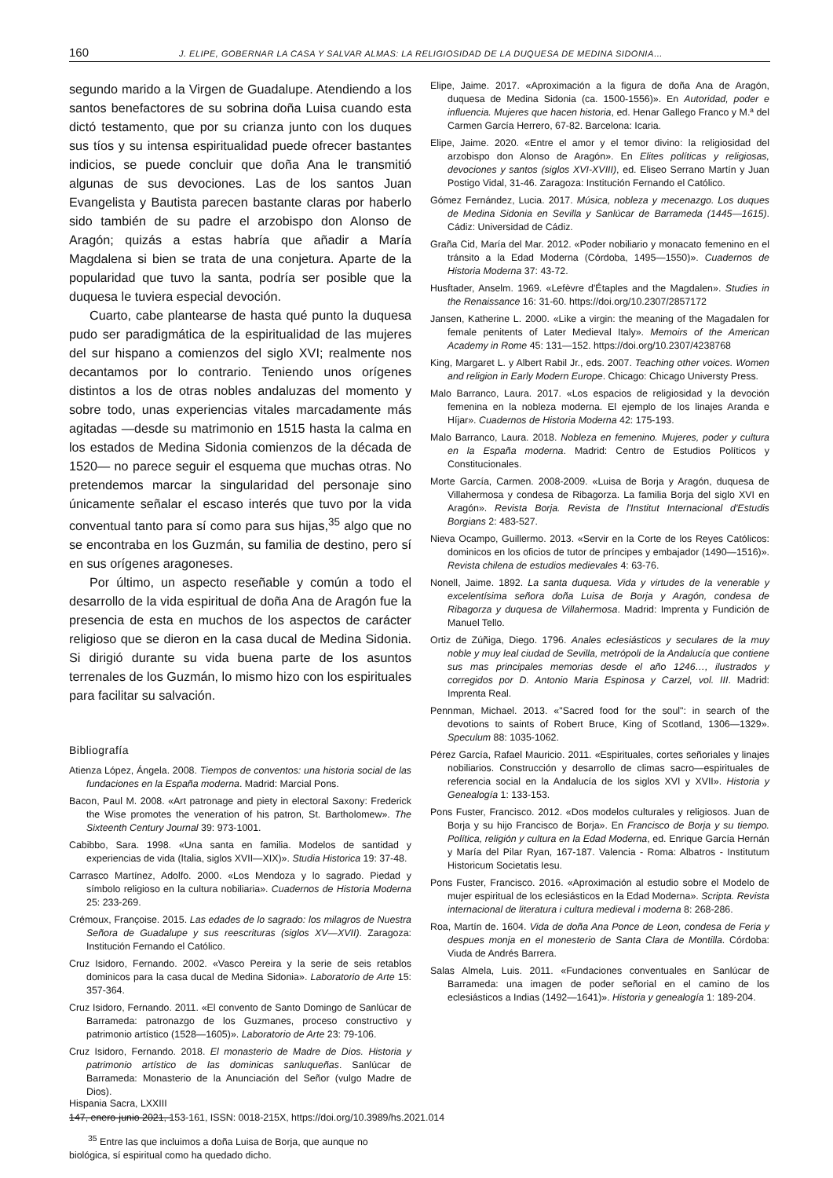160 J. ELIPE, GOBERNAR LA CASA Y SALVAR ALMAS: LA RELIGIOSIDAD DE LA DUQUESA DE MEDINA SIDONIA…
segundo marido a la Virgen de Guadalupe. Atendiendo a los santos benefactores de su sobrina doña Luisa cuando esta dictó testamento, que por su crianza junto con los duques sus tíos y su intensa espiritualidad puede ofrecer bastantes indicios, se puede concluir que doña Ana le transmitió algunas de sus devociones. Las de los santos Juan Evangelista y Bautista parecen bastante claras por haberlo sido también de su padre el arzobispo don Alonso de Aragón; quizás a estas habría que añadir a María Magdalena si bien se trata de una conjetura. Aparte de la popularidad que tuvo la santa, podría ser posible que la duquesa le tuviera especial devoción.
Cuarto, cabe plantearse de hasta qué punto la duquesa pudo ser paradigmática de la espiritualidad de las mujeres del sur hispano a comienzos del siglo XVI; realmente nos decantamos por lo contrario. Teniendo unos orígenes distintos a los de otras nobles andaluzas del momento y sobre todo, unas experiencias vitales marcadamente más agitadas —desde su matrimonio en 1515 hasta la calma en los estados de Medina Sidonia comienzos de la década de 1520— no parece seguir el esquema que muchas otras. No pretendemos marcar la singularidad del personaje sino únicamente señalar el escaso interés que tuvo por la vida conventual tanto para sí como para sus hijas,<sup>35</sup> algo que no se encontraba en los Guzmán, su familia de destino, pero sí en sus orígenes aragoneses.
Por último, un aspecto reseñable y común a todo el desarrollo de la vida espiritual de doña Ana de Aragón fue la presencia de esta en muchos de los aspectos de carácter religioso que se dieron en la casa ducal de Medina Sidonia. Si dirigió durante su vida buena parte de los asuntos terrenales de los Guzmán, lo mismo hizo con los espirituales para facilitar su salvación.
Bibliografía
Atienza López, Ángela. 2008. Tiempos de conventos: una historia social de las fundaciones en la España moderna. Madrid: Marcial Pons.
Bacon, Paul M. 2008. «Art patronage and piety in electoral Saxony: Frederick the Wise promotes the veneration of his patron, St. Bartholomew». The Sixteenth Century Journal 39: 973-1001.
Cabibbo, Sara. 1998. «Una santa en familia. Modelos de santidad y experiencias de vida (Italia, siglos XVII—XIX)». Studia Historica 19: 37-48.
Carrasco Martínez, Adolfo. 2000. «Los Mendoza y lo sagrado. Piedad y símbolo religioso en la cultura nobiliaria». Cuadernos de Historia Moderna 25: 233-269.
Crémoux, Françoise. 2015. Las edades de lo sagrado: los milagros de Nuestra Señora de Guadalupe y sus reescrituras (siglos XV—XVII). Zaragoza: Institución Fernando el Católico.
Cruz Isidoro, Fernando. 2002. «Vasco Pereira y la serie de seis retablos dominicos para la casa ducal de Medina Sidonia». Laboratorio de Arte 15: 357-364.
Cruz Isidoro, Fernando. 2011. «El convento de Santo Domingo de Sanlúcar de Barrameda: patronazgo de los Guzmanes, proceso constructivo y patrimonio artístico (1528—1605)». Laboratorio de Arte 23: 79-106.
Cruz Isidoro, Fernando. 2018. El monasterio de Madre de Dios. Historia y patrimonio artístico de las dominicas sanluqueñas. Sanlúcar de Barrameda: Monasterio de la Anunciación del Señor (vulgo Madre de Dios).
<sup>35</sup> Entre las que incluimos a doña Luisa de Borja, que aunque no biológica, sí espiritual como ha quedado dicho.
Elipe, Jaime. 2017. «Aproximación a la figura de doña Ana de Aragón, duquesa de Medina Sidonia (ca. 1500-1556)». En Autoridad, poder e influencia. Mujeres que hacen historia, ed. Henar Gallego Franco y M.ª del Carmen García Herrero, 67-82. Barcelona: Icaria.
Elipe, Jaime. 2020. «Entre el amor y el temor divino: la religiosidad del arzobispo don Alonso de Aragón». En Elites políticas y religiosas, devociones y santos (siglos XVI-XVIII), ed. Eliseo Serrano Martín y Juan Postigo Vidal, 31-46. Zaragoza: Institución Fernando el Católico.
Gómez Fernández, Lucia. 2017. Música, nobleza y mecenazgo. Los duques de Medina Sidonia en Sevilla y Sanlúcar de Barrameda (1445—1615). Cádiz: Universidad de Cádiz.
Graña Cid, María del Mar. 2012. «Poder nobiliario y monacato femenino en el tránsito a la Edad Moderna (Córdoba, 1495—1550)». Cuadernos de Historia Moderna 37: 43-72.
Husftader, Anselm. 1969. «Lefèvre d'Étaples and the Magdalen». Studies in the Renaissance 16: 31-60. https://doi.org/10.2307/2857172
Jansen, Katherine L. 2000. «Like a virgin: the meaning of the Magadalen for female penitents of Later Medieval Italy». Memoirs of the American Academy in Rome 45: 131—152. https://doi.org/10.2307/4238768
King, Margaret L. y Albert Rabil Jr., eds. 2007. Teaching other voices. Women and religion in Early Modern Europe. Chicago: Chicago Universty Press.
Malo Barranco, Laura. 2017. «Los espacios de religiosidad y la devoción femenina en la nobleza moderna. El ejemplo de los linajes Aranda e Híjar». Cuadernos de Historia Moderna 42: 175-193.
Malo Barranco, Laura. 2018. Nobleza en femenino. Mujeres, poder y cultura en la España moderna. Madrid: Centro de Estudios Políticos y Constitucionales.
Morte García, Carmen. 2008-2009. «Luisa de Borja y Aragón, duquesa de Villahermosa y condesa de Ribagorza. La familia Borja del siglo XVI en Aragón». Revista Borja. Revista de l'Institut Internacional d'Estudis Borgians 2: 483-527.
Nieva Ocampo, Guillermo. 2013. «Servir en la Corte de los Reyes Católicos: dominicos en los oficios de tutor de príncipes y embajador (1490—1516)». Revista chilena de estudios medievales 4: 63-76.
Nonell, Jaime. 1892. La santa duquesa. Vida y virtudes de la venerable y excelentísima señora doña Luisa de Borja y Aragón, condesa de Ribagorza y duquesa de Villahermosa. Madrid: Imprenta y Fundición de Manuel Tello.
Ortiz de Zúñiga, Diego. 1796. Anales eclesiásticos y seculares de la muy noble y muy leal ciudad de Sevilla, metrópoli de la Andalucía que contiene sus mas principales memorias desde el año 1246…, ilustrados y corregidos por D. Antonio Maria Espinosa y Carzel, vol. III. Madrid: Imprenta Real.
Pennman, Michael. 2013. «"Sacred food for the soul": in search of the devotions to saints of Robert Bruce, King of Scotland, 1306—1329». Speculum 88: 1035-1062.
Pérez García, Rafael Mauricio. 2011. «Espirituales, cortes señoriales y linajes nobiliarios. Construcción y desarrollo de climas sacro—espirituales de referencia social en la Andalucía de los siglos XVI y XVII». Historia y Genealogía 1: 133-153.
Pons Fuster, Francisco. 2012. «Dos modelos culturales y religiosos. Juan de Borja y su hijo Francisco de Borja». En Francisco de Borja y su tiempo. Política, religión y cultura en la Edad Moderna, ed. Enrique García Hernán y María del Pilar Ryan, 167-187. Valencia - Roma: Albatros - Institutum Historicum Societatis Iesu.
Pons Fuster, Francisco. 2016. «Aproximación al estudio sobre el Modelo de mujer espiritual de los eclesiásticos en la Edad Moderna». Scripta. Revista internacional de literatura i cultura medieval i moderna 8: 268-286.
Roa, Martín de. 1604. Vida de doña Ana Ponce de Leon, condesa de Feria y despues monja en el monesterio de Santa Clara de Montilla. Córdoba: Viuda de Andrés Barrera.
Salas Almela, Luis. 2011. «Fundaciones conventuales en Sanlúcar de Barrameda: una imagen de poder señorial en el camino de los eclesiásticos a Indias (1492—1641)». Historia y genealogía 1: 189-204.
Hispania Sacra, LXXIII
147, enero-junio 2021, 153-161, ISSN: 0018-215X, https://doi.org/10.3989/hs.2021.014